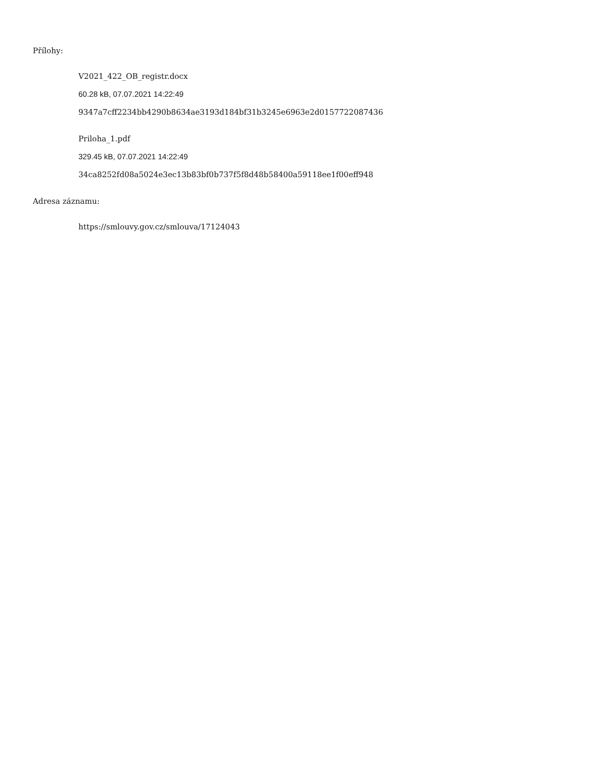Přílohy:
V2021_422_OB_registr.docx
60.28 kB, 07.07.2021 14:22:49
9347a7cff2234bb4290b8634ae3193d184bf31b3245e6963e2d0157722087436
Priloha_1.pdf
329.45 kB, 07.07.2021 14:22:49
34ca8252fd08a5024e3ec13b83bf0b737f5f8d48b58400a59118ee1f00eff948
Adresa záznamu:
https://smlouvy.gov.cz/smlouva/17124043